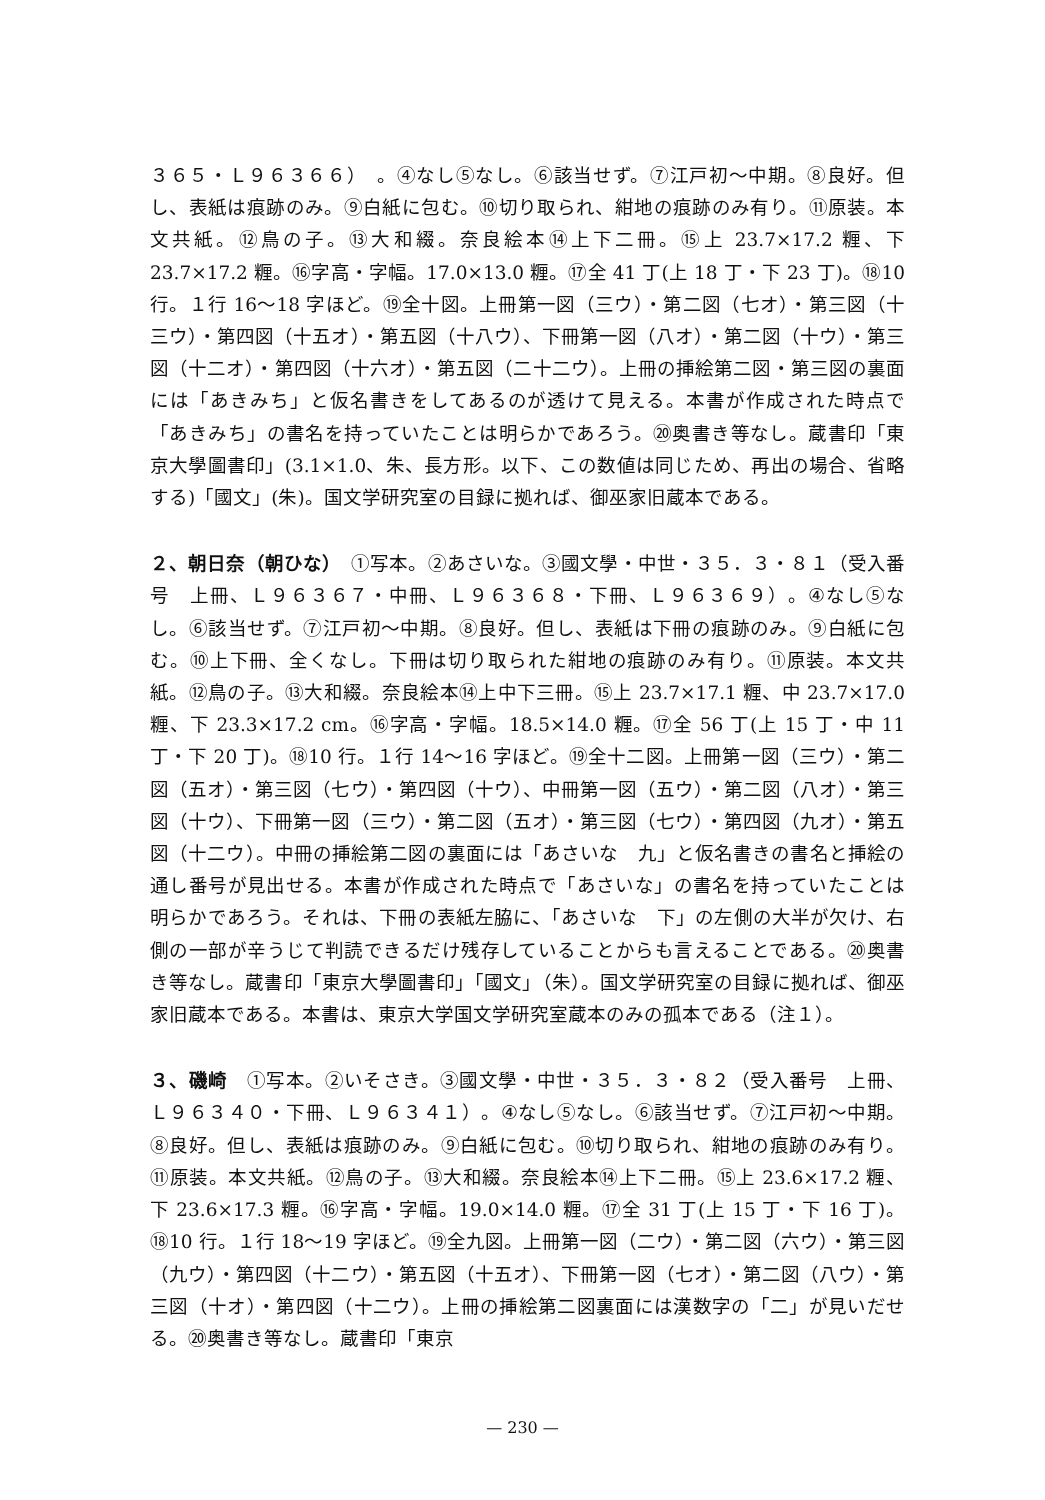３６５・Ｌ９６３６６）　。④なし⑤なし。⑥該当せず。⑦江戸初～中期。⑧良好。但し、表紙は痕跡のみ。⑨白紙に包む。⑩切り取られ、紺地の痕跡のみ有り。⑪原装。本文共紙。⑫鳥の子。⑬大和綴。奈良絵本⑭上下二冊。⑮上 23.7×17.2 糎、下 23.7×17.2 糎。⑯字高・字幅。17.0×13.0 糎。⑰全 41 丁(上 18 丁・下 23 丁)。⑱10 行。１行 16～18 字ほど。⑲全十図。上冊第一図（三ウ）・第二図（七オ）・第三図（十三ウ）・第四図（十五オ）・第五図（十八ウ）、下冊第一図（八オ）・第二図（十ウ）・第三図（十二オ）・第四図（十六オ）・第五図（二十二ウ）。上冊の挿絵第二図・第三図の裏面には「あきみち」と仮名書きをしてあるのが透けて見える。本書が作成された時点で「あきみち」の書名を持っていたことは明らかであろう。⑳奥書き等なし。蔵書印「東京大學圖書印」(3.1×1.0、朱、長方形。以下、この数値は同じため、再出の場合、省略する)「國文」(朱)。国文学研究室の目録に拠れば、御巫家旧蔵本である。
２、朝日奈（朝ひな）　①写本。②あさいな。③國文學・中世・３５．３・８１（受入番号　上冊、Ｌ９６３６７・中冊、Ｌ９６３６８・下冊、Ｌ９６３６９）。④なし⑤なし。⑥該当せず。⑦江戸初～中期。⑧良好。但し、表紙は下冊の痕跡のみ。⑨白紙に包む。⑩上下冊、全くなし。下冊は切り取られた紺地の痕跡のみ有り。⑪原装。本文共紙。⑫鳥の子。⑬大和綴。奈良絵本⑭上中下三冊。⑮上 23.7×17.1 糎、中 23.7×17.0 糎、下 23.3×17.2 cm。⑯字高・字幅。18.5×14.0 糎。⑰全 56 丁(上 15 丁・中 11 丁・下 20 丁)。⑱10 行。１行 14～16 字ほど。⑲全十二図。上冊第一図（三ウ）・第二図（五オ）・第三図（七ウ）・第四図（十ウ）、中冊第一図（五ウ）・第二図（八オ）・第三図（十ウ）、下冊第一図（三ウ）・第二図（五オ）・第三図（七ウ）・第四図（九オ）・第五図（十二ウ）。中冊の挿絵第二図の裏面には「あさいな　九」と仮名書きの書名と挿絵の通し番号が見出せる。本書が作成された時点で「あさいな」の書名を持っていたことは明らかであろう。それは、下冊の表紙左脇に、「あさいな　下」の左側の大半が欠け、右側の一部が辛うじて判読できるだけ残存していることからも言えることである。⑳奥書き等なし。蔵書印「東京大學圖書印」「國文」（朱）。国文学研究室の目録に拠れば、御巫家旧蔵本である。本書は、東京大学国文学研究室蔵本のみの孤本である（注１）。
３、磯崎　①写本。②いそさき。③國文學・中世・３５．３・８２（受入番号　上冊、Ｌ９６３４０・下冊、Ｌ９６３４１）。④なし⑤なし。⑥該当せず。⑦江戸初～中期。⑧良好。但し、表紙は痕跡のみ。⑨白紙に包む。⑩切り取られ、紺地の痕跡のみ有り。⑪原装。本文共紙。⑫鳥の子。⑬大和綴。奈良絵本⑭上下二冊。⑮上 23.6×17.2 糎、下 23.6×17.3 糎。⑯字高・字幅。19.0×14.0 糎。⑰全 31 丁(上 15 丁・下 16 丁)。⑱10 行。１行 18～19 字ほど。⑲全九図。上冊第一図（二ウ）・第二図（六ウ）・第三図（九ウ）・第四図（十二ウ）・第五図（十五オ）、下冊第一図（七オ）・第二図（八ウ）・第三図（十オ）・第四図（十二ウ）。上冊の挿絵第二図裏面には漢数字の「二」が見いだせる。⑳奥書き等なし。蔵書印「東京
— 230 —